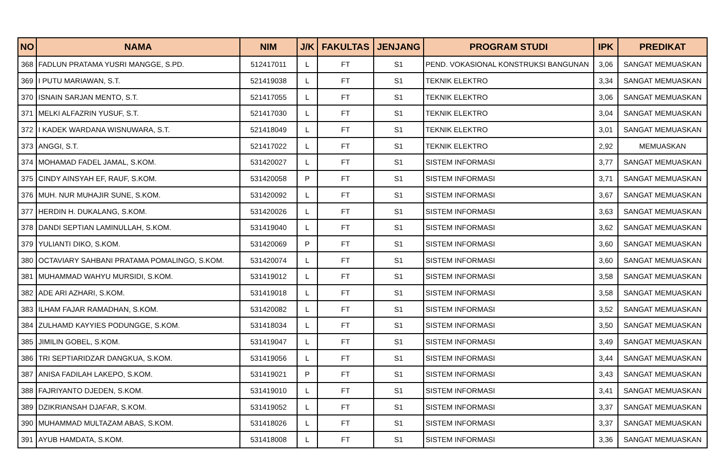| NO | NAMA | NIM | J/K | FAKULTAS | JENJANG | PROGRAM STUDI | IPK | PREDIKAT |
| --- | --- | --- | --- | --- | --- | --- | --- | --- |
| 368 | FADLUN PRATAMA YUSRI MANGGE, S.PD. | 512417011 | L | FT | S1 | PEND. VOKASIONAL KONSTRUKSI BANGUNAN | 3,06 | SANGAT MEMUASKAN |
| 369 | I PUTU MARIAWAN, S.T. | 521419038 | L | FT | S1 | TEKNIK ELEKTRO | 3,34 | SANGAT MEMUASKAN |
| 370 | ISNAIN SARJAN MENTO, S.T. | 521417055 | L | FT | S1 | TEKNIK ELEKTRO | 3,06 | SANGAT MEMUASKAN |
| 371 | MELKI ALFAZRIN YUSUF, S.T. | 521417030 | L | FT | S1 | TEKNIK ELEKTRO | 3,04 | SANGAT MEMUASKAN |
| 372 | I KADEK WARDANA WISNUWARA, S.T. | 521418049 | L | FT | S1 | TEKNIK ELEKTRO | 3,01 | SANGAT MEMUASKAN |
| 373 | ANGGI, S.T. | 521417022 | L | FT | S1 | TEKNIK ELEKTRO | 2,92 | MEMUASKAN |
| 374 | MOHAMAD FADEL JAMAL, S.KOM. | 531420027 | L | FT | S1 | SISTEM INFORMASI | 3,77 | SANGAT MEMUASKAN |
| 375 | CINDY AINSYAH EF, RAUF, S.KOM. | 531420058 | P | FT | S1 | SISTEM INFORMASI | 3,71 | SANGAT MEMUASKAN |
| 376 | MUH. NUR MUHAJIR SUNE, S.KOM. | 531420092 | L | FT | S1 | SISTEM INFORMASI | 3,67 | SANGAT MEMUASKAN |
| 377 | HERDIN H. DUKALANG, S.KOM. | 531420026 | L | FT | S1 | SISTEM INFORMASI | 3,63 | SANGAT MEMUASKAN |
| 378 | DANDI SEPTIAN LAMINULLAH, S.KOM. | 531419040 | L | FT | S1 | SISTEM INFORMASI | 3,62 | SANGAT MEMUASKAN |
| 379 | YULIANTI DIKO, S.KOM. | 531420069 | P | FT | S1 | SISTEM INFORMASI | 3,60 | SANGAT MEMUASKAN |
| 380 | OCTAVIARY SAHBANI PRATAMA POMALINGO, S.KOM. | 531420074 | L | FT | S1 | SISTEM INFORMASI | 3,60 | SANGAT MEMUASKAN |
| 381 | MUHAMMAD WAHYU MURSIDI, S.KOM. | 531419012 | L | FT | S1 | SISTEM INFORMASI | 3,58 | SANGAT MEMUASKAN |
| 382 | ADE ARI AZHARI, S.KOM. | 531419018 | L | FT | S1 | SISTEM INFORMASI | 3,58 | SANGAT MEMUASKAN |
| 383 | ILHAM FAJAR RAMADHAN, S.KOM. | 531420082 | L | FT | S1 | SISTEM INFORMASI | 3,52 | SANGAT MEMUASKAN |
| 384 | ZULHAMD KAYYIES PODUNGGE, S.KOM. | 531418034 | L | FT | S1 | SISTEM INFORMASI | 3,50 | SANGAT MEMUASKAN |
| 385 | JIMILIN GOBEL, S.KOM. | 531419047 | L | FT | S1 | SISTEM INFORMASI | 3,49 | SANGAT MEMUASKAN |
| 386 | TRI SEPTIARIDZAR DANGKUA, S.KOM. | 531419056 | L | FT | S1 | SISTEM INFORMASI | 3,44 | SANGAT MEMUASKAN |
| 387 | ANISA FADILAH LAKEPO, S.KOM. | 531419021 | P | FT | S1 | SISTEM INFORMASI | 3,43 | SANGAT MEMUASKAN |
| 388 | FAJRIYANTO DJEDEN, S.KOM. | 531419010 | L | FT | S1 | SISTEM INFORMASI | 3,41 | SANGAT MEMUASKAN |
| 389 | DZIKRIANSAH DJAFAR, S.KOM. | 531419052 | L | FT | S1 | SISTEM INFORMASI | 3,37 | SANGAT MEMUASKAN |
| 390 | MUHAMMAD MULTAZAM ABAS, S.KOM. | 531418026 | L | FT | S1 | SISTEM INFORMASI | 3,37 | SANGAT MEMUASKAN |
| 391 | AYUB HAMDATA, S.KOM. | 531418008 | L | FT | S1 | SISTEM INFORMASI | 3,36 | SANGAT MEMUASKAN |